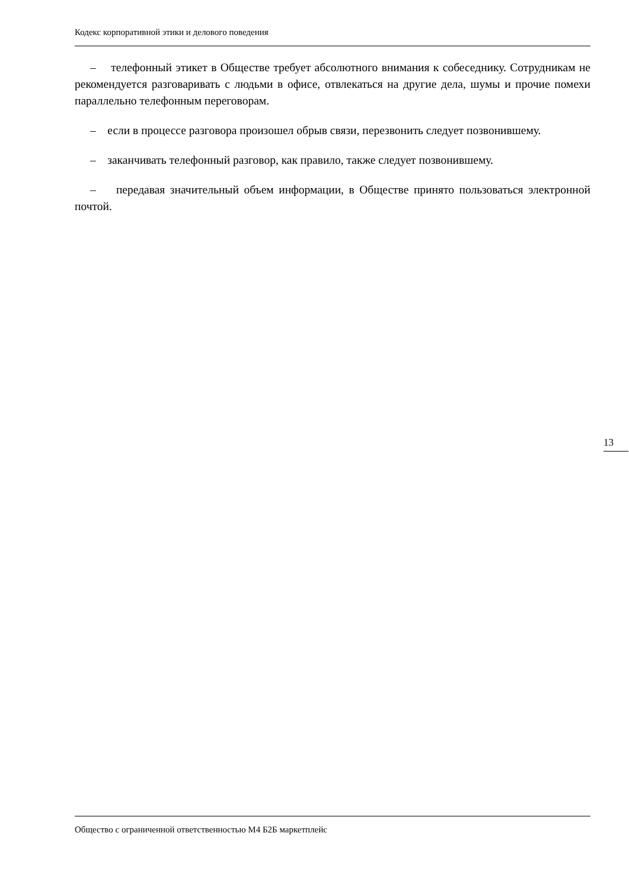Кодекс корпоративной этики и делового поведения
– телефонный этикет в Обществе требует абсолютного внимания к собеседнику. Сотрудникам не рекомендуется разговаривать с людьми в офисе, отвлекаться на другие дела, шумы и прочие помехи параллельно телефонным переговорам.
– если в процессе разговора произошел обрыв связи, перезвонить следует позвонившему.
– заканчивать телефонный разговор, как правило, также следует позвонившему.
– передавая значительный объем информации, в Обществе принято пользоваться электронной почтой.
13
Общество с ограниченной ответственностью М4 Б2Б маркетплейс